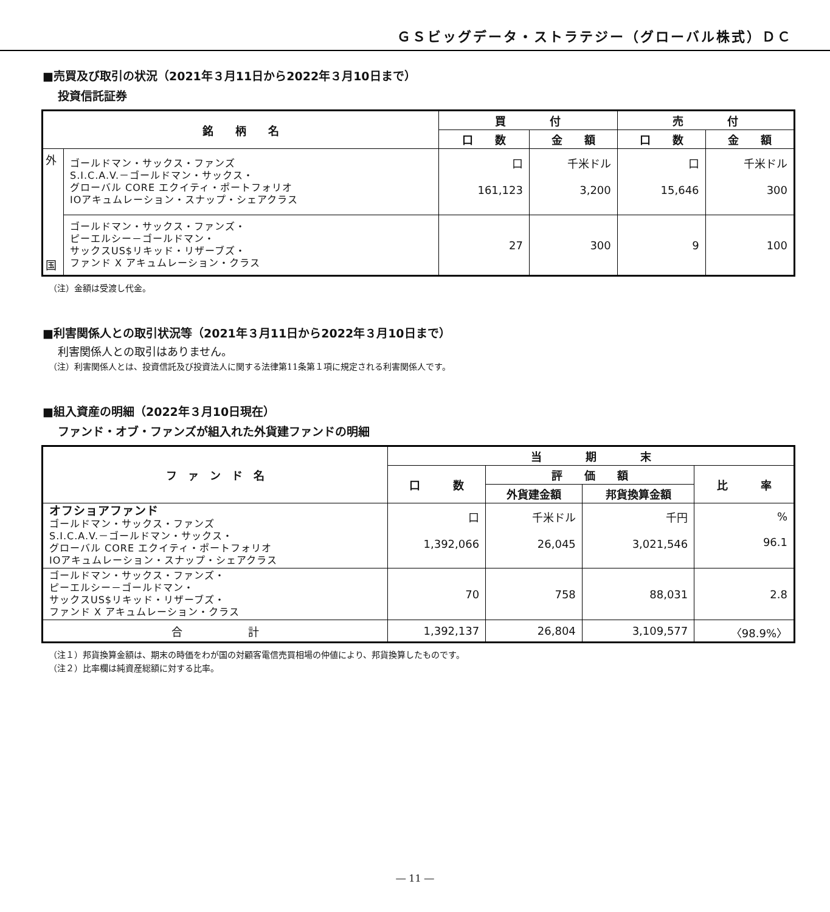ＧＳビッグデータ・ストラテジー（グローバル株式）ＤＣ
■売買及び取引の状況（2021年３月11日から2022年３月10日まで）
投資信託証券
| 銘 柄 名 | | 買 付 | | 売 付 | |
| --- | --- | --- | --- | --- | --- |
| | | 口 数 | 金 額 | 口 数 | 金 額 |
| 外 国 | ゴールドマン・サックス・ファンズ S.I.C.A.V.－ゴールドマン・サックス・ グローバル CORE エクイティ・ポートフォリオ IOアキュムレーション・スナップ・シェアクラス | 口 161,123 | 千米ドル 3,200 | 口 15,646 | 千米ドル 300 |
| | ゴールドマン・サックス・ファンズ・ ピーエルシー－ゴールドマン・ サックスUS$リキッド・リザーブズ・ ファンド X アキュムレーション・クラス | 27 | 300 | 9 | 100 |
（注）金額は受渡し代金。
■利害関係人との取引状況等（2021年３月11日から2022年３月10日まで）
利害関係人との取引はありません。
（注）利害関係人とは、投資信託及び投資法人に関する法律第11条第１項に規定される利害関係人です。
■組入資産の明細（2022年３月10日現在）
ファンド・オブ・ファンズが組入れた外貨建ファンドの明細
| フ ァ ン ド 名 | 当 期 末 | | | |
| --- | --- | --- | --- | --- |
| | 口 数 | 評 価 額 | | 比 率 |
| | | 外貨建金額 | 邦貨換算金額 | |
| オフショアファンド ゴールドマン・サックス・ファンズ S.I.C.A.V.－ゴールドマン・サックス・ グローバル CORE エクイティ・ポートフォリオ IOアキュムレーション・スナップ・シェアクラス | 口 1,392,066 | 千米ドル 26,045 | 千円 3,021,546 | % 96.1 |
| ゴールドマン・サックス・ファンズ・ ピーエルシー－ゴールドマン・ サックスUS$リキッド・リザーブズ・ ファンド X アキュムレーション・クラス | 70 | 758 | 88,031 | 2.8 |
| 合 計 | 1,392,137 | 26,804 | 3,109,577 | 〈98.9%〉 |
（注１）邦貨換算金額は、期末の時価をわが国の対顧客電信売買相場の仲値により、邦貨換算したものです。
（注２）比率欄は純資産総額に対する比率。
― 11 ―